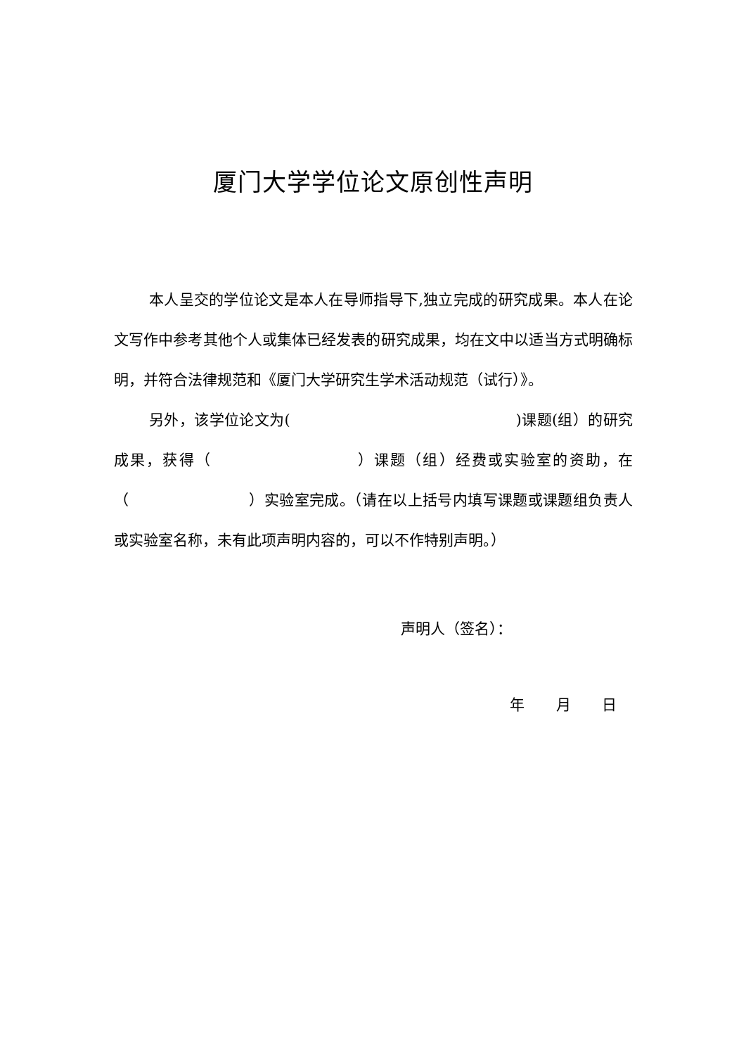厦门大学学位论文原创性声明
本人呈交的学位论文是本人在导师指导下,独立完成的研究成果。本人在论文写作中参考其他个人或集体已经发表的研究成果，均在文中以适当方式明确标明，并符合法律规范和《厦门大学研究生学术活动规范（试行）》。
另外，该学位论文为(　　　　　　　　　　　　　　　)课题(组）的研究成果，获得（　　　　　　　　　）课题（组）经费或实验室的资助，在（　　　　　　　　）实验室完成。（请在以上括号内填写课题或课题组负责人或实验室名称，未有此项声明内容的，可以不作特别声明。）
声明人（签名）：
年 月 日